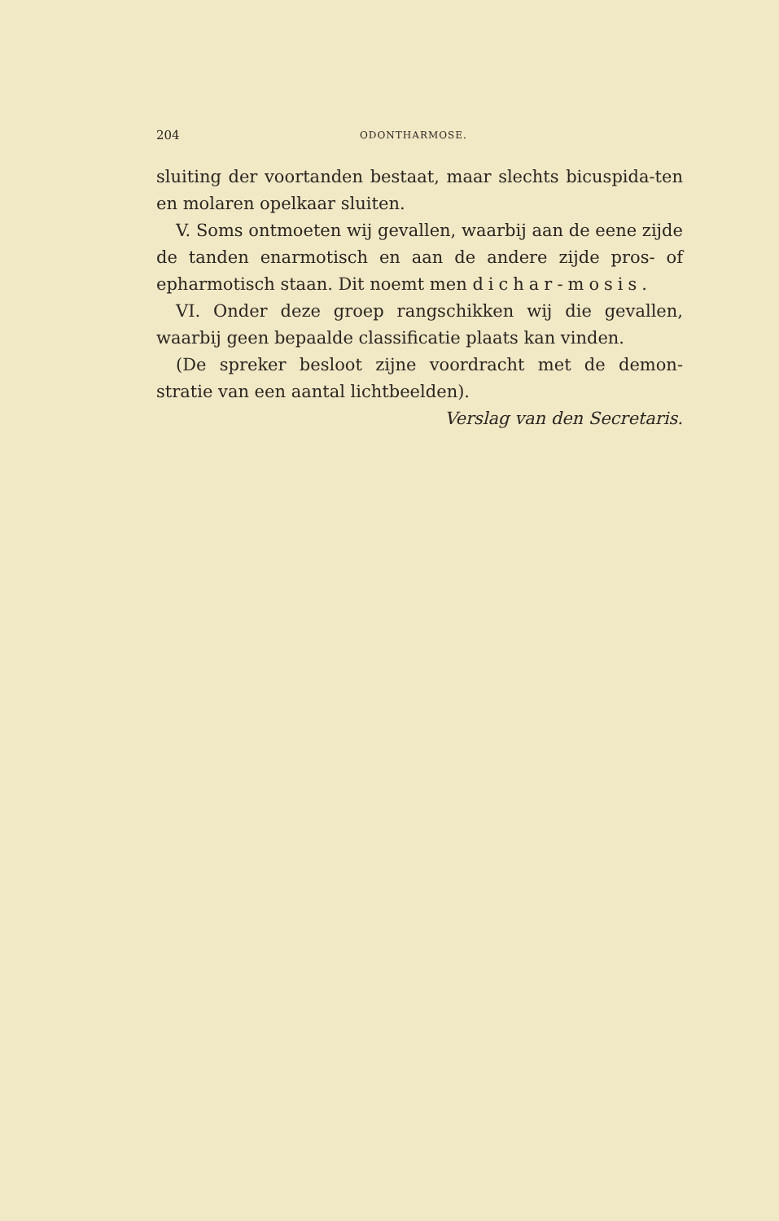204 ODONTHARMOSE.
sluiting der voortanden bestaat, maar slechts bicuspida-ten en molaren opelkaar sluiten.
V. Soms ontmoeten wij gevallen, waarbij aan de eene zijde de tanden enarmotisch en aan de andere zijde pros- of epharmotisch staan. Dit noemt men dichar-mosis.
VI. Onder deze groep rangschikken wij die gevallen, waarbij geen bepaalde classificatie plaats kan vinden.
(De spreker besloot zijne voordracht met de demon-stratie van een aantal lichtbeelden).
Verslag van den Secretaris.